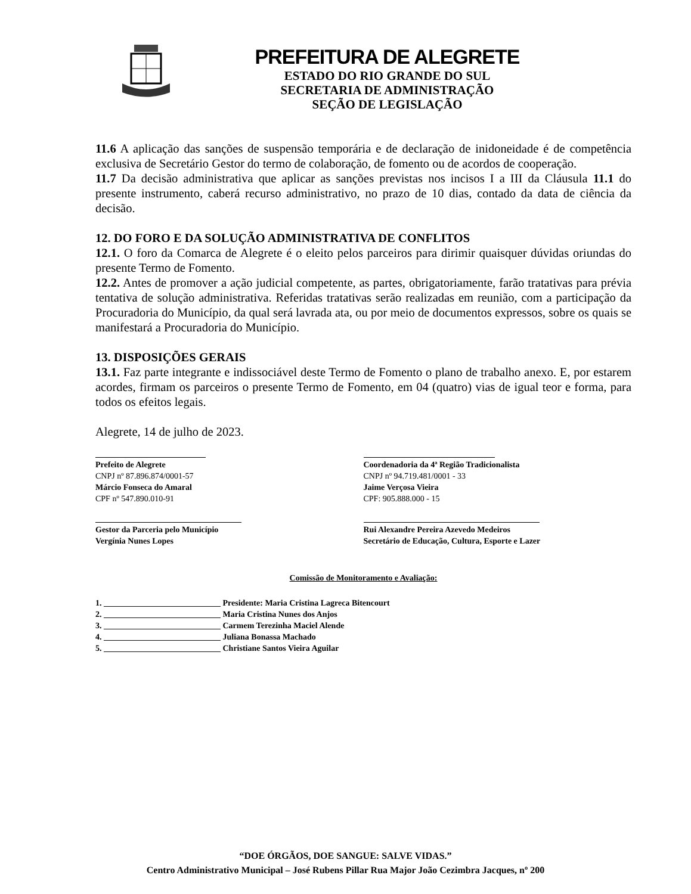PREFEITURA DE ALEGRETE
ESTADO DO RIO GRANDE DO SUL
SECRETARIA DE ADMINISTRAÇÃO
SEÇÃO DE LEGISLAÇÃO
11.6 A aplicação das sanções de suspensão temporária e de declaração de inidoneidade é de competência exclusiva de Secretário Gestor do termo de colaboração, de fomento ou de acordos de cooperação.
11.7 Da decisão administrativa que aplicar as sanções previstas nos incisos I a III da Cláusula 11.1 do presente instrumento, caberá recurso administrativo, no prazo de 10 dias, contado da data de ciência da decisão.
12. DO FORO E DA SOLUÇÃO ADMINISTRATIVA DE CONFLITOS
12.1. O foro da Comarca de Alegrete é o eleito pelos parceiros para dirimir quaisquer dúvidas oriundas do presente Termo de Fomento.
12.2. Antes de promover a ação judicial competente, as partes, obrigatoriamente, farão tratativas para prévia tentativa de solução administrativa. Referidas tratativas serão realizadas em reunião, com a participação da Procuradoria do Município, da qual será lavrada ata, ou por meio de documentos expressos, sobre os quais se manifestará a Procuradoria do Município.
13. DISPOSIÇÕES GERAIS
13.1. Faz parte integrante e indissociável deste Termo de Fomento o plano de trabalho anexo. E, por estarem acordes, firmam os parceiros o presente Termo de Fomento, em 04 (quatro) vias de igual teor e forma, para todos os efeitos legais.
Alegrete, 14 de julho de 2023.
Prefeito de Alegrete
CNPJ nº 87.896.874/0001-57
Márcio Fonseca do Amaral
CPF nº 547.890.010-91
Coordenadoria da 4ª Região Tradicionalista
CNPJ nº 94.719.481/0001 - 33
Jaime Verçosa Vieira
CPF: 905.888.000 - 15
Gestor da Parceria pelo Município
Vergínia Nunes Lopes
Rui Alexandre Pereira Azevedo Medeiros
Secretário de Educação, Cultura, Esporte e Lazer
Comissão de Monitoramento e Avaliação:
1. ____________________________ Presidente: Maria Cristina Lagreca Bitencourt
2. ____________________________ Maria Cristina Nunes dos Anjos
3. ____________________________ Carmem Terezinha Maciel Alende
4. ____________________________ Juliana Bonassa Machado
5. ____________________________ Christiane Santos Vieira Aguilar
“DOE ÓRGÃOS, DOE SANGUE: SALVE VIDAS.”
Centro Administrativo Municipal – José Rubens Pillar Rua Major João Cezimbra Jacques, nº 200